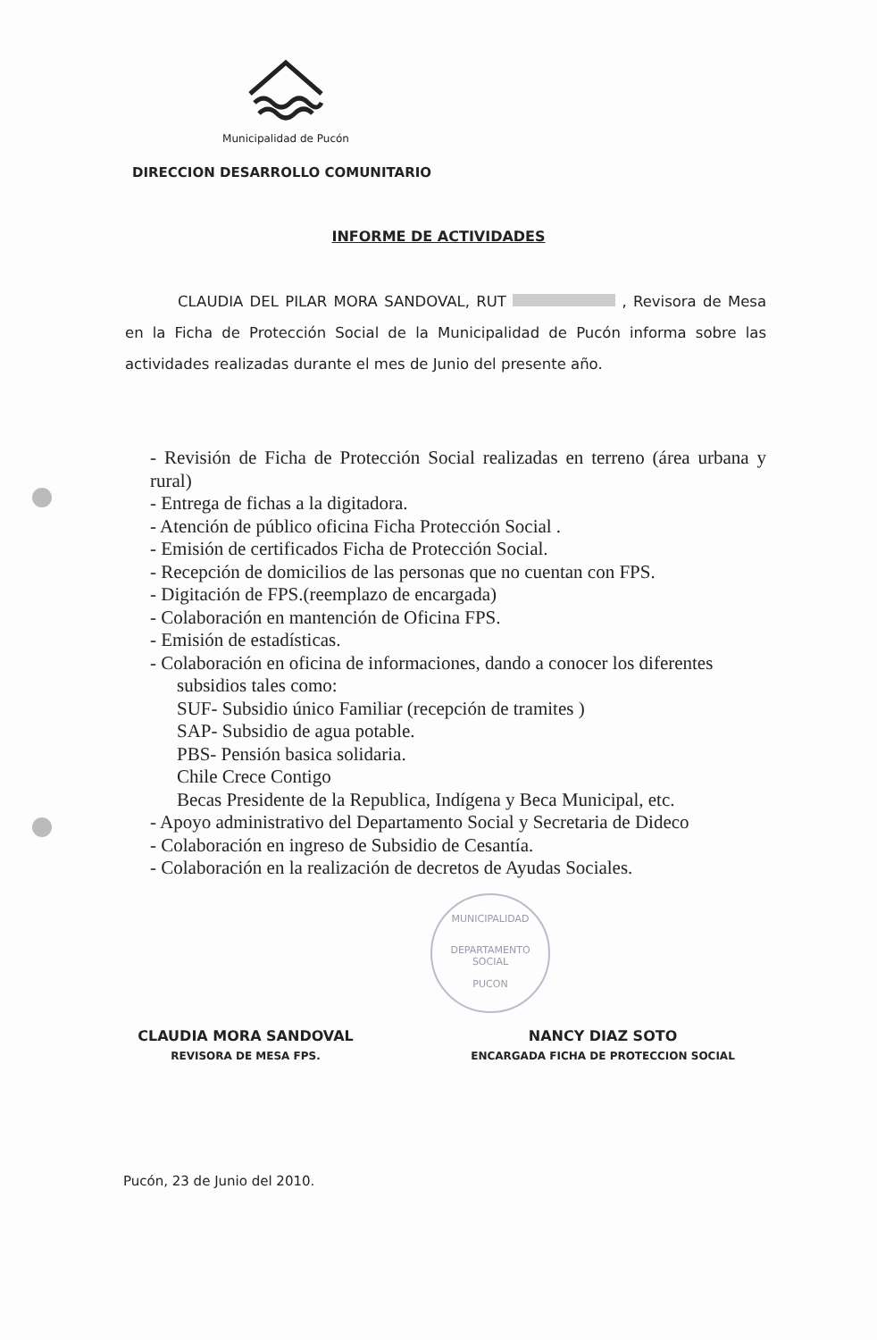Municipalidad de Pucón
DIRECCION DESARROLLO COMUNITARIO
INFORME DE ACTIVIDADES
CLAUDIA DEL PILAR MORA SANDOVAL, RUT , Revisora de Mesa en la Ficha de Protección Social de la Municipalidad de Pucón informa sobre las actividades realizadas durante el mes de Junio del presente año.
- Revisión de Ficha de Protección Social realizadas en terreno (área urbana y rural)
- Entrega de fichas a la digitadora.
- Atención de público oficina Ficha Protección Social .
- Emisión de certificados Ficha de Protección Social.
- Recepción de domicilios de las personas que no cuentan con FPS.
- Digitación de FPS.(reemplazo de encargada)
- Colaboración en mantención de Oficina FPS.
- Emisión de estadísticas.
- Colaboración en oficina de informaciones, dando a conocer los diferentes
subsidios tales como:
SUF- Subsidio único Familiar (recepción de tramites )
SAP- Subsidio de agua potable.
PBS- Pensión basica solidaria.
Chile Crece Contigo
Becas Presidente de la Republica, Indígena y Beca Municipal, etc.
- Apoyo administrativo del Departamento Social y Secretaria de Dideco
- Colaboración en ingreso de Subsidio de Cesantía.
- Colaboración en la realización de decretos de Ayudas Sociales.
CLAUDIA MORA SANDOVAL
REVISORA DE MESA FPS.
NANCY DIAZ SOTO
ENCARGADA FICHA DE PROTECCION SOCIAL
MUNICIPALIDAD
DEPARTAMENTO
SOCIAL
PUCON
Pucón, 23 de Junio del 2010.